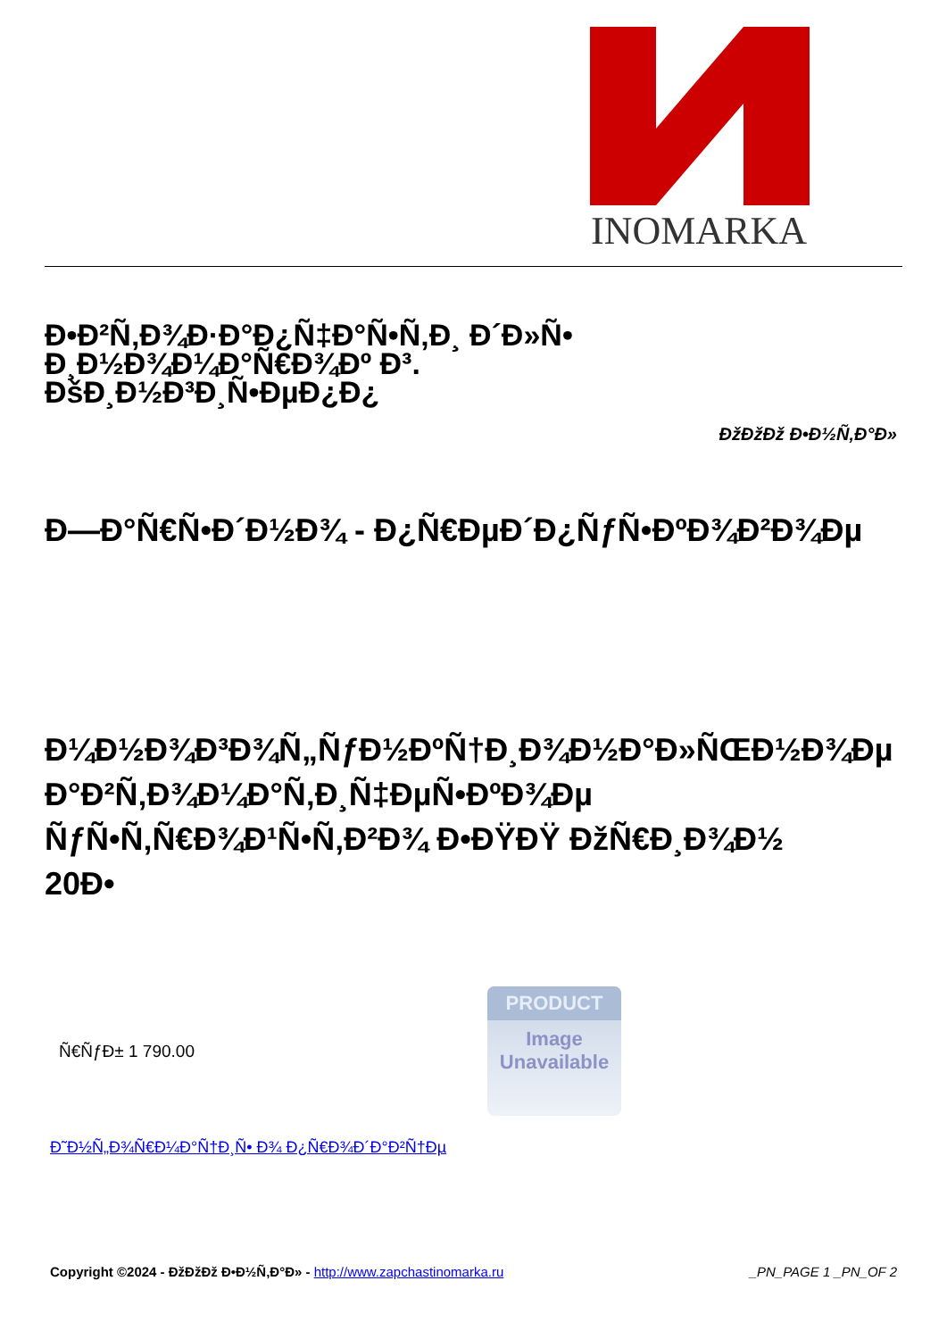INOMARKA
Ð•Ð²Ñ‚Ð¾Ð·Ð°Ð¿Ñ‡Ð°Ñ•Ñ‚Ð¸ Ð´Ð»Ñ• Ð¸Ð½Ð¾Ð¼Ð°Ñ€Ð¾Ðº Ð³. ÐšÐ¸Ð½Ð³Ð¸Ñ•ÐµÐ¿Ð¿
ÐžÐžÐž Ð•Ð½Ñ‚Ð°Ð»
Ð—Ð°Ñ€Ñ•Ð´Ð½Ð¾ - Ð¿Ñ€ÐµÐ´Ð¿ÑƒÑ•ÐºÐ¾Ð²Ð¾Ðµ
Ð¼Ð½Ð¾Ð³Ð¾Ñ„ÑƒÐ½ÐºÑ†Ð¸Ð¾Ð½Ð°Ð»ÑŒÐ½Ð¾Ðµ
Ð°Ð²Ñ‚Ð¾Ð¼Ð°Ñ‚Ð¸Ñ‡ÐµÑ•ÐºÐ¾Ðµ
ÑƒÑ•Ñ‚Ñ€Ð¾Ð¹Ñ•Ñ‚Ð²Ð¾ Ð•ÐŸÐŸ ÐžÑ€Ð¸Ð¾Ð½
20Ð•
Ñ€ÑƒÐ± 1 790.00
PRODUCT
Image
Unavailable
Ð˜Ð½Ñ„Ð¾Ñ€Ð¼Ð°Ñ†Ð¸Ñ• Ð¾ Ð¿Ñ€Ð¾Ð´Ð°Ð²Ñ†Ðµ
Copyright ©2024 - ÐžÐžÐž Ð•Ð½Ñ‚Ð°Ð» - http://www.zapchastinomarka.ru _PN_PAGE 1 _PN_OF 2